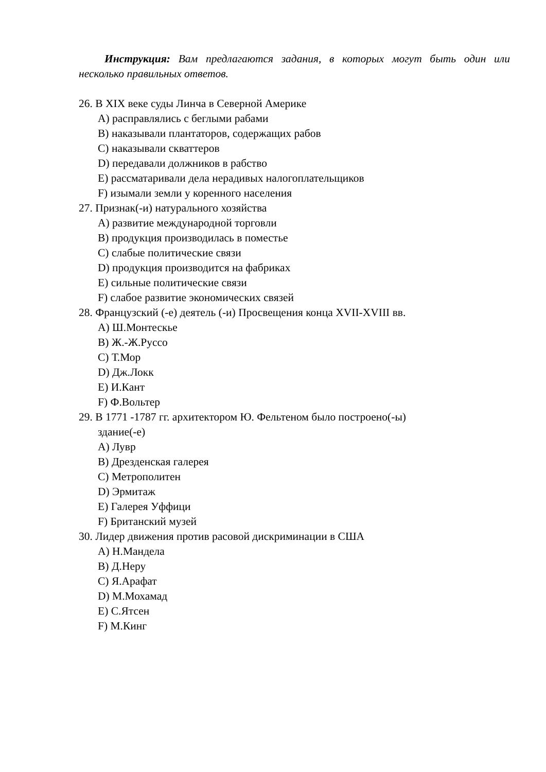Инструкция: Вам предлагаются задания, в которых могут быть один или несколько правильных ответов.
26. В XIX веке суды Линча в Северной Америке
A) расправлялись с беглыми рабами
B) наказывали плантаторов, содержащих рабов
C) наказывали скваттеров
D) передавали должников в рабство
E) рассматаривали дела нерадивых налогоплательщиков
F) изымали земли у коренного населения
27. Признак(-и) натурального хозяйства
A) развитие международной торговли
B) продукция производилась в поместье
C) слабые политические связи
D) продукция производится на фабриках
E) сильные политические связи
F) слабое развитие экономических связей
28. Французский (-е) деятель (-и) Просвещения конца XVII-XVIII вв.
A) Ш.Монтескье
B) Ж.-Ж.Руссо
C) Т.Мор
D) Дж.Локк
E) И.Кант
F) Ф.Вольтер
29. В 1771 -1787 гг. архитектором Ю. Фельтеном было построено(-ы)
здание(-е)
A) Лувр
B) Дрезденская галерея
C) Метрополитен
D) Эрмитаж
E) Галерея Уффици
F) Британский музей
30. Лидер движения против расовой дискриминации в США
A) Н.Мандела
B) Д.Неру
C) Я.Арафат
D) М.Мохамад
E) С.Ятсен
F) М.Кинг